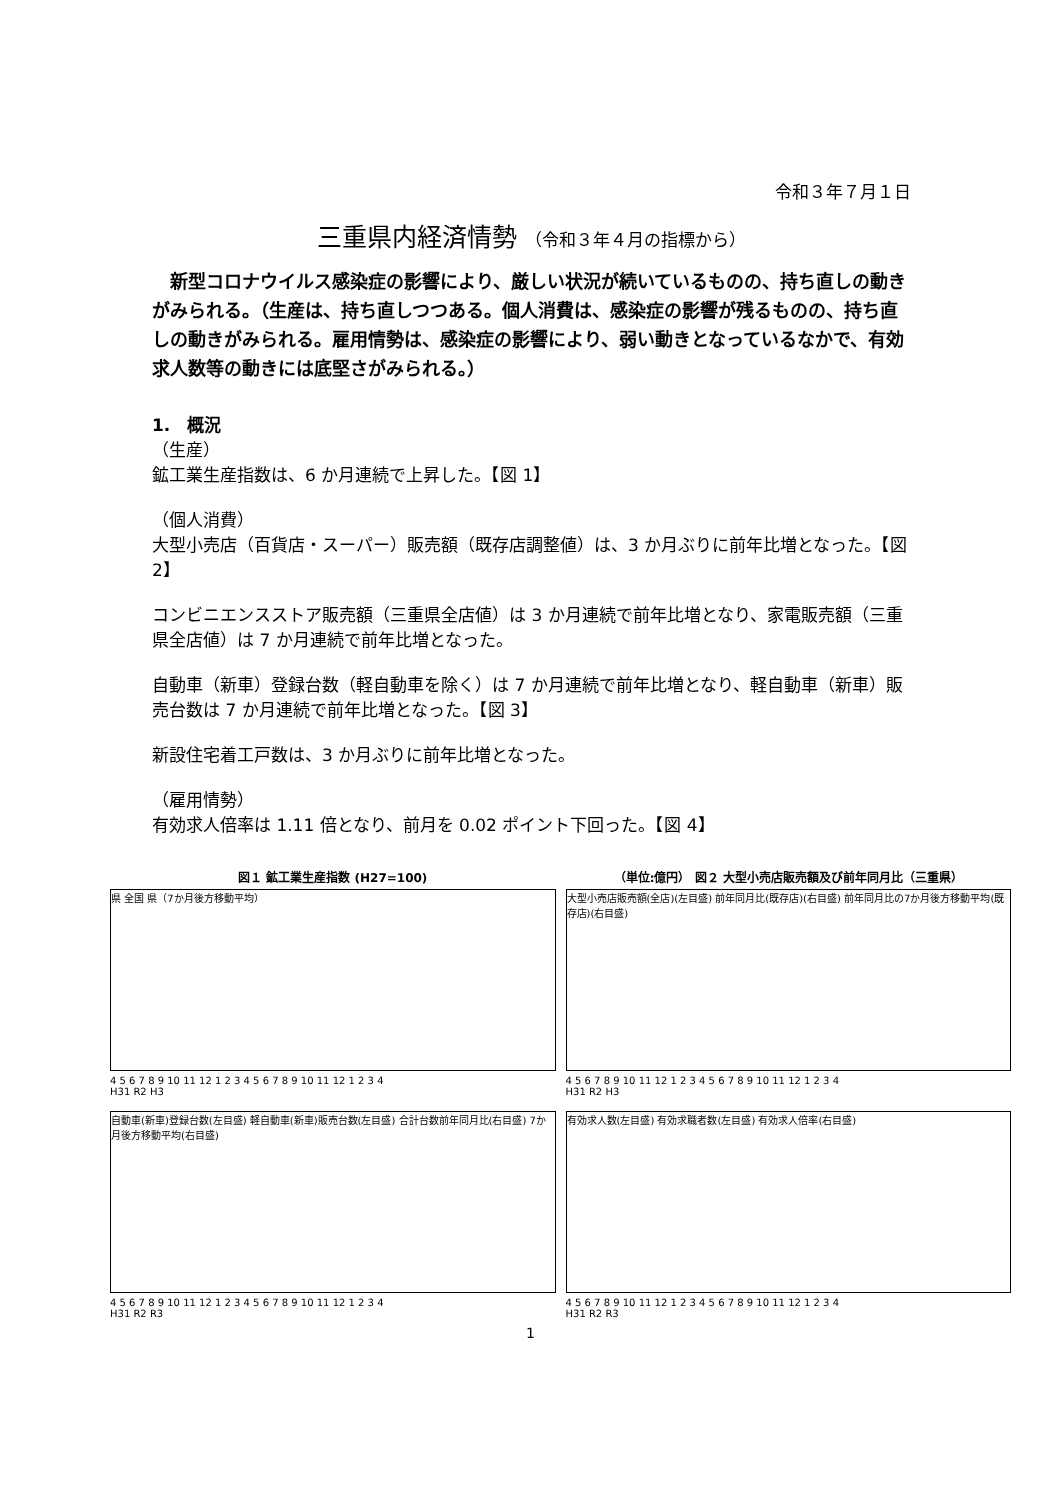令和３年７月１日
三重県内経済情勢 （令和３年４月の指標から）
　新型コロナウイルス感染症の影響により、厳しい状況が続いているものの、持ち直しの動きがみられる。（生産は、持ち直しつつある。個人消費は、感染症の影響が残るものの、持ち直しの動きがみられる。雇用情勢は、感染症の影響により、弱い動きとなっているなかで、有効求人数等の動きには底堅さがみられる。）
1.　概況
（生産）
鉱工業生産指数は、6 か月連続で上昇した。【図 1】
（個人消費）
大型小売店（百貨店・スーパー）販売額（既存店調整値）は、3 か月ぶりに前年比増となった。【図 2】
コンビニエンスストア販売額（三重県全店値）は 3 か月連続で前年比増となり、家電販売額（三重県全店値）は 7 か月連続で前年比増となった。
自動車（新車）登録台数（軽自動車を除く）は 7 か月連続で前年比増となり、軽自動車（新車）販売台数は 7 か月連続で前年比増となった。【図 3】
新設住宅着工戸数は、3 か月ぶりに前年比増となった。
（雇用情勢）
有効求人倍率は 1.11 倍となり、前月を 0.02 ポイント下回った。【図 4】
図１ 鉱工業生産指数 (H27=100)
県 全国 県（7か月後方移動平均）
4 5 6 7 8 9 10 11 12 1 2 3 4 5 6 7 8 9 10 11 12 1 2 3 4
H31 R2 H3
（単位:億円） 図２ 大型小売店販売額及び前年同月比（三重県）
大型小売店販売額(全店)(左目盛) 前年同月比(既存店)(右目盛) 前年同月比の7か月後方移動平均(既存店)(右目盛)
4 5 6 7 8 9 10 11 12 1 2 3 4 5 6 7 8 9 10 11 12 1 2 3 4
H31 R2 H3
自動車(新車)登録台数(左目盛) 軽自動車(新車)販売台数(左目盛) 合計台数前年同月比(右目盛) 7か月後方移動平均(右目盛)
4 5 6 7 8 9 10 11 12 1 2 3 4 5 6 7 8 9 10 11 12 1 2 3 4
H31 R2 R3
有効求人数(左目盛) 有効求職者数(左目盛) 有効求人倍率(右目盛)
4 5 6 7 8 9 10 11 12 1 2 3 4 5 6 7 8 9 10 11 12 1 2 3 4
H31 R2 R3
1